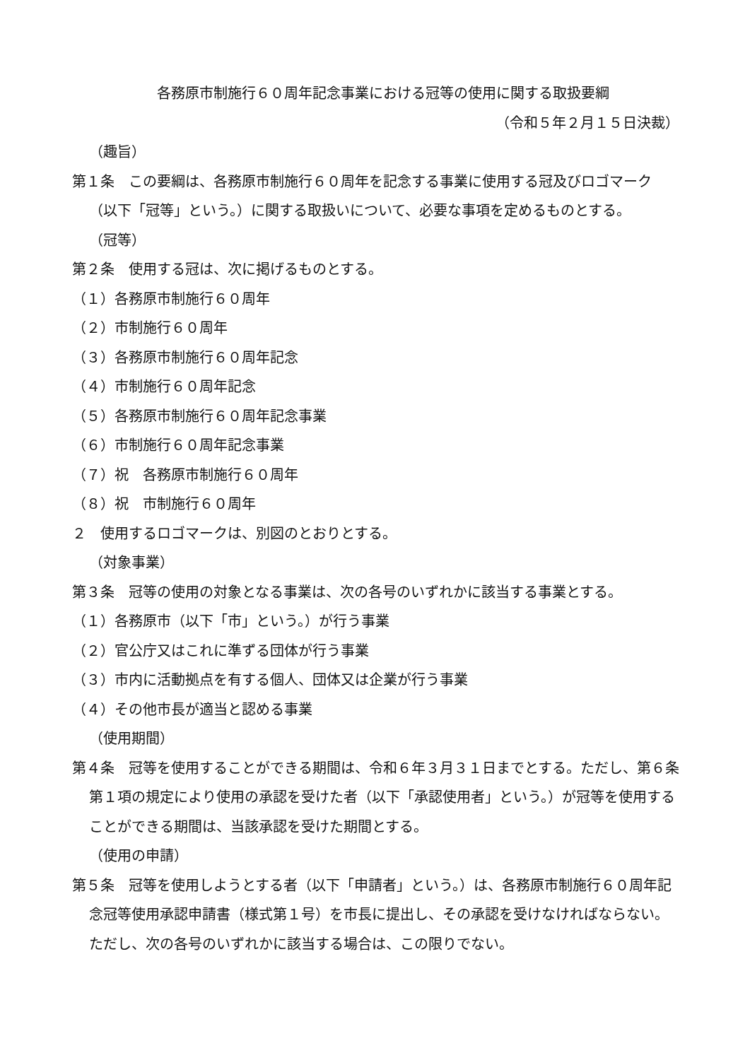各務原市制施行６０周年記念事業における冠等の使用に関する取扱要綱
（令和５年２月１５日決裁）
（趣旨）
第１条　この要綱は、各務原市制施行６０周年を記念する事業に使用する冠及びロゴマーク（以下「冠等」という。）に関する取扱いについて、必要な事項を定めるものとする。
（冠等）
第２条　使用する冠は、次に掲げるものとする。
（１）各務原市制施行６０周年
（２）市制施行６０周年
（３）各務原市制施行６０周年記念
（４）市制施行６０周年記念
（５）各務原市制施行６０周年記念事業
（６）市制施行６０周年記念事業
（７）祝　各務原市制施行６０周年
（８）祝　市制施行６０周年
２　使用するロゴマークは、別図のとおりとする。
（対象事業）
第３条　冠等の使用の対象となる事業は、次の各号のいずれかに該当する事業とする。
（１）各務原市（以下「市」という。）が行う事業
（２）官公庁又はこれに準ずる団体が行う事業
（３）市内に活動拠点を有する個人、団体又は企業が行う事業
（４）その他市長が適当と認める事業
（使用期間）
第４条　冠等を使用することができる期間は、令和６年３月３１日までとする。ただし、第６条第１項の規定により使用の承認を受けた者（以下「承認使用者」という。）が冠等を使用することができる期間は、当該承認を受けた期間とする。
（使用の申請）
第５条　冠等を使用しようとする者（以下「申請者」という。）は、各務原市制施行６０周年記念冠等使用承認申請書（様式第１号）を市長に提出し、その承認を受けなければならない。ただし、次の各号のいずれかに該当する場合は、この限りでない。